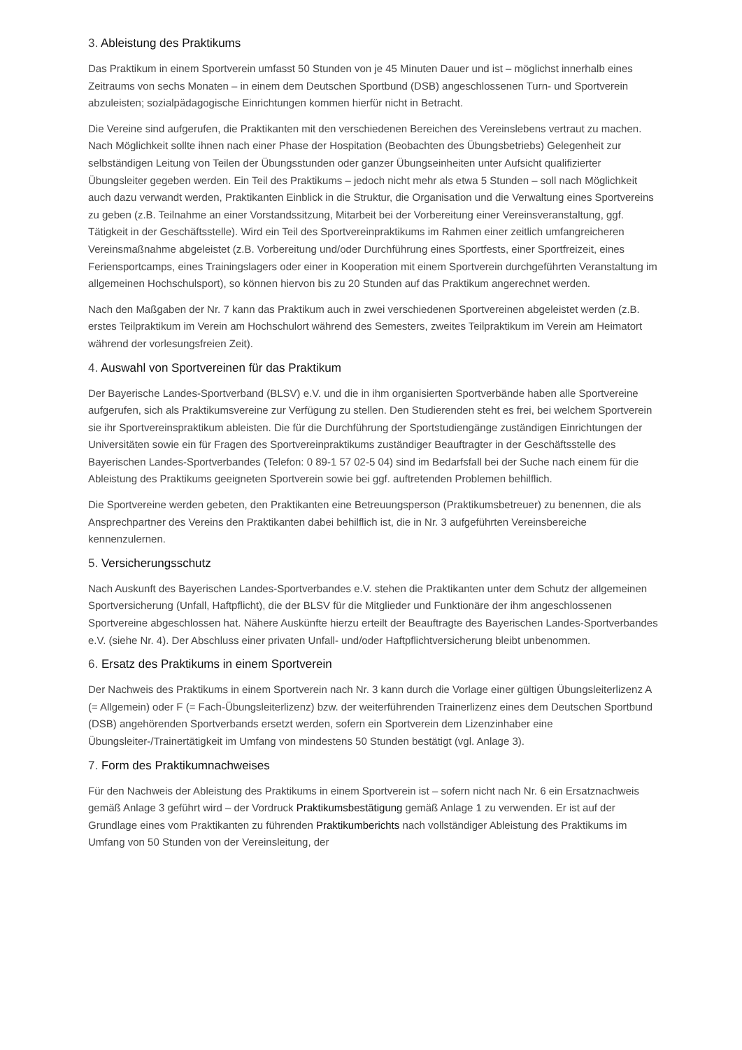3. Ableistung des Praktikums
Das Praktikum in einem Sportverein umfasst 50 Stunden von je 45 Minuten Dauer und ist – möglichst innerhalb eines Zeitraums von sechs Monaten – in einem dem Deutschen Sportbund (DSB) angeschlossenen Turn- und Sportverein abzuleisten; sozialpädagogische Einrichtungen kommen hierfür nicht in Betracht.
Die Vereine sind aufgerufen, die Praktikanten mit den verschiedenen Bereichen des Vereinslebens vertraut zu machen. Nach Möglichkeit sollte ihnen nach einer Phase der Hospitation (Beobachten des Übungsbetriebs) Gelegenheit zur selbständigen Leitung von Teilen der Übungsstunden oder ganzer Übungseinheiten unter Aufsicht qualifizierter Übungsleiter gegeben werden. Ein Teil des Praktikums – jedoch nicht mehr als etwa 5 Stunden – soll nach Möglichkeit auch dazu verwandt werden, Praktikanten Einblick in die Struktur, die Organisation und die Verwaltung eines Sportvereins zu geben (z.B. Teilnahme an einer Vorstandssitzung, Mitarbeit bei der Vorbereitung einer Vereinsveranstaltung, ggf. Tätigkeit in der Geschäftsstelle). Wird ein Teil des Sportvereinpraktikums im Rahmen einer zeitlich umfangreicheren Vereinsmaßnahme abgeleistet (z.B. Vorbereitung und/oder Durchführung eines Sportfests, einer Sportfreizeit, eines Feriensportcamps, eines Trainingslagers oder einer in Kooperation mit einem Sportverein durchgeführten Veranstaltung im allgemeinen Hochschulsport), so können hiervon bis zu 20 Stunden auf das Praktikum angerechnet werden.
Nach den Maßgaben der Nr. 7 kann das Praktikum auch in zwei verschiedenen Sportvereinen abgeleistet werden (z.B. erstes Teilpraktikum im Verein am Hochschulort während des Semesters, zweites Teilpraktikum im Verein am Heimatort während der vorlesungsfreien Zeit).
4. Auswahl von Sportvereinen für das Praktikum
Der Bayerische Landes-Sportverband (BLSV) e.V. und die in ihm organisierten Sportverbände haben alle Sportvereine aufgerufen, sich als Praktikumsvereine zur Verfügung zu stellen. Den Studierenden steht es frei, bei welchem Sportverein sie ihr Sportvereinspraktikum ableisten. Die für die Durchführung der Sportstudiengänge zuständigen Einrichtungen der Universitäten sowie ein für Fragen des Sportvereinpraktikums zuständiger Beauftragter in der Geschäftsstelle des Bayerischen Landes-Sportverbandes (Telefon: 0 89-1 57 02-5 04) sind im Bedarfsfall bei der Suche nach einem für die Ableistung des Praktikums geeigneten Sportverein sowie bei ggf. auftretenden Problemen behilflich.
Die Sportvereine werden gebeten, den Praktikanten eine Betreuungsperson (Praktikumsbetreuer) zu benennen, die als Ansprechpartner des Vereins den Praktikanten dabei behilflich ist, die in Nr. 3 aufgeführten Vereinsbereiche kennenzulernen.
5. Versicherungsschutz
Nach Auskunft des Bayerischen Landes-Sportverbandes e.V. stehen die Praktikanten unter dem Schutz der allgemeinen Sportversicherung (Unfall, Haftpflicht), die der BLSV für die Mitglieder und Funktionäre der ihm angeschlossenen Sportvereine abgeschlossen hat. Nähere Auskünfte hierzu erteilt der Beauftragte des Bayerischen Landes-Sportverbandes e.V. (siehe Nr. 4). Der Abschluss einer privaten Unfall- und/oder Haftpflichtversicherung bleibt unbenommen.
6. Ersatz des Praktikums in einem Sportverein
Der Nachweis des Praktikums in einem Sportverein nach Nr. 3 kann durch die Vorlage einer gültigen Übungsleiterlizenz A (= Allgemein) oder F (= Fach-Übungsleiterlizenz) bzw. der weiterführenden Trainerlizenz eines dem Deutschen Sportbund (DSB) angehörenden Sportverbands ersetzt werden, sofern ein Sportverein dem Lizenzinhaber eine Übungsleiter-/Trainertätigkeit im Umfang von mindestens 50 Stunden bestätigt (vgl. Anlage 3).
7. Form des Praktikumnachweises
Für den Nachweis der Ableistung des Praktikums in einem Sportverein ist – sofern nicht nach Nr. 6 ein Ersatznachweis gemäß Anlage 3 geführt wird – der Vordruck Praktikumsbestätigung gemäß Anlage 1 zu verwenden. Er ist auf der Grundlage eines vom Praktikanten zu führenden Praktikumberichts nach vollständiger Ableistung des Praktikums im Umfang von 50 Stunden von der Vereinsleitung, der